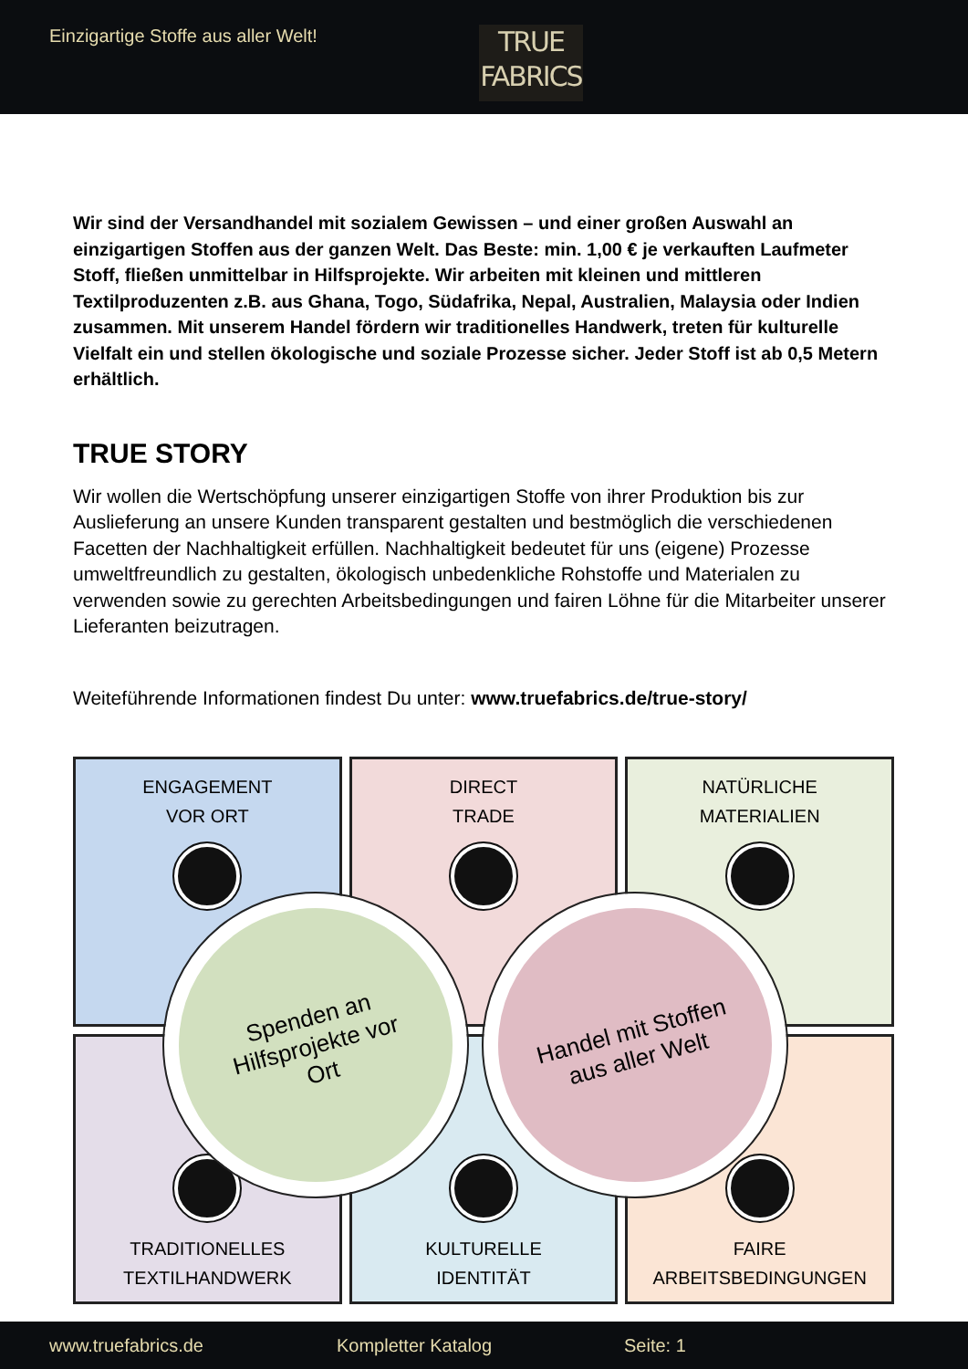Einzigartige Stoffe aus aller Welt!
TRUE
FABRICS
Wir sind der Versandhandel mit sozialem Gewissen – und einer großen Auswahl an einzigartigen Stoffen aus der ganzen Welt. Das Beste: min. 1,00 € je verkauften Laufmeter Stoff, fließen unmittelbar in Hilfsprojekte. Wir arbeiten mit kleinen und mittleren Textilproduzenten z.B. aus Ghana, Togo, Südafrika, Nepal, Australien, Malaysia oder Indien zusammen. Mit unserem Handel fördern wir traditionelles Handwerk, treten für kulturelle Vielfalt ein und stellen ökologische und soziale Prozesse sicher. Jeder Stoff ist ab 0,5 Metern erhältlich.
TRUE STORY
Wir wollen die Wertschöpfung unserer einzigartigen Stoffe von ihrer Produktion bis zur Auslieferung an unsere Kunden transparent gestalten und bestmöglich die verschiedenen Facetten der Nachhaltigkeit erfüllen. Nachhaltigkeit bedeutet für uns (eigene) Prozesse umweltfreundlich zu gestalten, ökologisch unbedenkliche Rohstoffe und Materialen zu verwenden sowie zu gerechten Arbeitsbedingungen und fairen Löhne für die Mitarbeiter unserer Lieferanten beizutragen.
Weiteführende Informationen findest Du unter: www.truefabrics.de/true-story/
ENGAGEMENT
VOR ORT
DIRECT
TRADE
NATÜRLICHE
MATERIALIEN
TRADITIONELLES
TEXTILHANDWERK
KULTURELLE
IDENTITÄT
FAIRE
ARBEITSBEDINGUNGEN
Spenden an
Hilfsprojekte vor
Ort
Handel mit Stoffen
aus aller Welt
www.truefabrics.de Kompletter Katalog Seite: 1